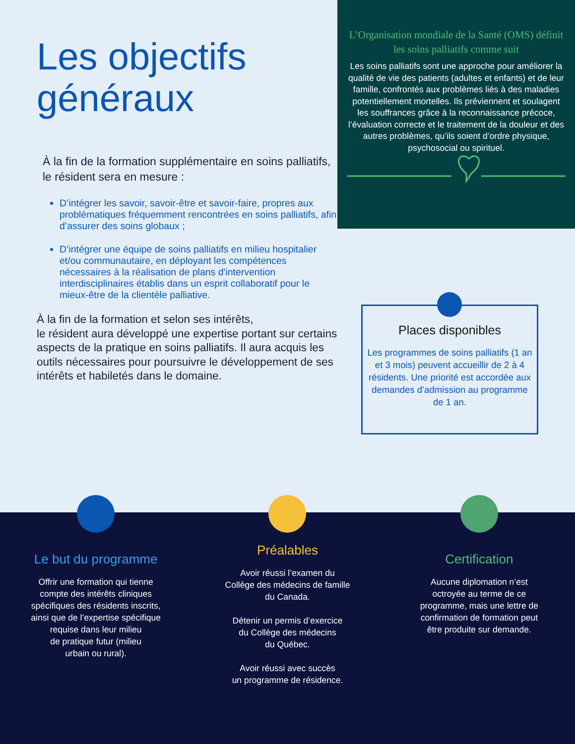Les objectifs
généraux
À la fin de la formation supplémentaire en soins palliatifs, le résident sera en mesure :
D’intégrer les savoir, savoir-être et savoir-faire, propres aux problématiques fréquemment rencontrées en soins palliatifs, afin d’assurer des soins globaux ;
D’intégrer une équipe de soins palliatifs en milieu hospitalier et/ou communautaire, en déployant les compétences nécessaires à la réalisation de plans d'intervention interdisciplinaires établis dans un esprit collaboratif pour le mieux-être de la clientèle palliative.
À la fin de la formation et selon ses intérêts,
le résident aura développé une expertise portant sur certains aspects de la pratique en soins palliatifs. Il aura acquis les outils nécessaires pour poursuivre le développement de ses intérêts et habiletés dans le domaine.
L’Organisation mondiale de la Santé (OMS) définit les soins palliatifs comme suit
Les soins palliatifs sont une approche pour améliorer la qualité de vie des patients (adultes et enfants) et de leur famille, confrontés aux problèmes liés à des maladies potentiellement mortelles. Ils préviennent et soulagent les souffrances grâce à la reconnaissance précoce, l’évaluation correcte et le traitement de la douleur et des autres problèmes, qu’ils soient d’ordre physique, psychosocial ou spirituel.
Places disponibles
Les programmes de soins palliatifs (1 an et 3 mois) peuvent accueillir de 2 à 4 résidents. Une priorité est accordée aux demandes d’admission au programme
de 1 an.
Le but du programme
Offrir une formation qui tienne
compte des intérêts cliniques
spécifiques des résidents inscrits,
ainsi que de l’expertise spécifique
requise dans leur milieu
de pratique futur (milieu
urbain ou rural).
Préalables
Avoir réussi l’examen du
Collège des médecins de famille
du Canada.
Détenir un permis d’exercice
du Collège des médecins
du Québec.
Avoir réussi avec succès
un programme de résidence.
Certification
Aucune diplomation n’est
octroyée au terme de ce
programme, mais une lettre de
confirmation de formation peut
être produite sur demande.